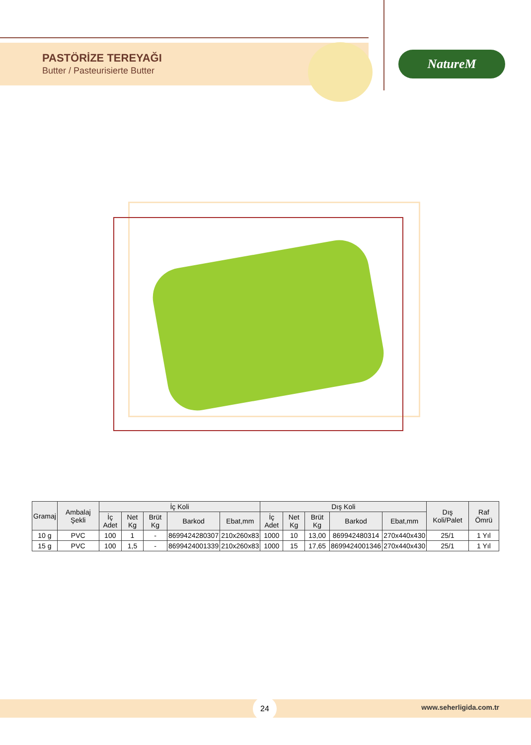PASTÖRİZE TEREYAĞI
Butter / Pasteurisierte Butter
NatureM
| Gramaj | Ambalaj Şekli | İç Koli | | | | | Dış Koli | | | | | Dış Koli/Palet | Raf Ömrü |
| --- | --- | --- | --- | --- | --- | --- | --- | --- | --- | --- | --- | --- | --- |
| | | İç Adet | Net Kg | Brüt Kg | Barkod | Ebat,mm | İç Adet | Net Kg | Brüt Kg | Barkod | Ebat,mm | | |
| 10 g | PVC | 100 | 1 | - | 8699424280307 | 210x260x83 | 1000 | 10 | 13,00 | 869942480314 | 270x440x430 | 25/1 | 1 Yıl |
| 15 g | PVC | 100 | 1,5 | - | 8699424001339 | 210x260x83 | 1000 | 15 | 17,65 | 8699424001346 | 270x440x430 | 25/1 | 1 Yıl |
24
www.seherligida.com.tr